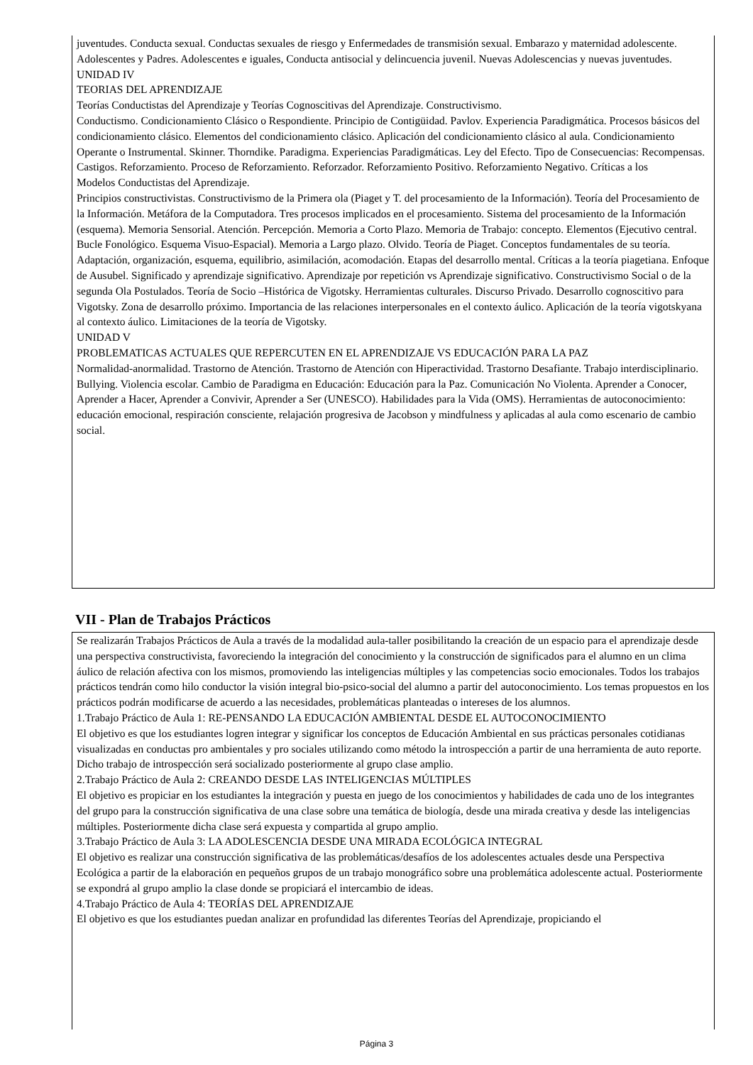juventudes. Conducta sexual. Conductas sexuales de riesgo y Enfermedades de transmisión sexual. Embarazo y maternidad adolescente. Adolescentes y Padres. Adolescentes e iguales, Conducta antisocial y delincuencia juvenil. Nuevas Adolescencias y nuevas juventudes.
UNIDAD IV
TEORIAS DEL APRENDIZAJE
Teorías Conductistas del Aprendizaje y Teorías Cognoscitivas del Aprendizaje. Constructivismo.
Conductismo. Condicionamiento Clásico o Respondiente. Principio de Contigüidad. Pavlov. Experiencia Paradigmática. Procesos básicos del condicionamiento clásico. Elementos del condicionamiento clásico. Aplicación del condicionamiento clásico al aula. Condicionamiento Operante o Instrumental. Skinner. Thorndike. Paradigma. Experiencias Paradigmáticas. Ley del Efecto. Tipo de Consecuencias: Recompensas. Castigos. Reforzamiento. Proceso de Reforzamiento. Reforzador. Reforzamiento Positivo. Reforzamiento Negativo. Críticas a los
Modelos Conductistas del Aprendizaje.
Principios constructivistas. Constructivismo de la Primera ola (Piaget y T. del procesamiento de la Información). Teoría del Procesamiento de la Información. Metáfora de la Computadora. Tres procesos implicados en el procesamiento. Sistema del procesamiento de la Información (esquema). Memoria Sensorial. Atención. Percepción. Memoria a Corto Plazo. Memoria de Trabajo: concepto. Elementos (Ejecutivo central. Bucle Fonológico. Esquema Visuo-Espacial). Memoria a Largo plazo. Olvido. Teoría de Piaget. Conceptos fundamentales de su teoría. Adaptación, organización, esquema, equilibrio, asimilación, acomodación. Etapas del desarrollo mental. Críticas a la teoría piagetiana. Enfoque de Ausubel. Significado y aprendizaje significativo. Aprendizaje por repetición vs Aprendizaje significativo. Constructivismo Social o de la segunda Ola Postulados. Teoría de Socio –Histórica de Vigotsky. Herramientas culturales. Discurso Privado. Desarrollo cognoscitivo para Vigotsky. Zona de desarrollo próximo. Importancia de las relaciones interpersonales en el contexto áulico. Aplicación de la teoría vigotskyana al contexto áulico. Limitaciones de la teoría de Vigotsky.
UNIDAD V
PROBLEMATICAS ACTUALES QUE REPERCUTEN EN EL APRENDIZAJE VS EDUCACIÓN PARA LA PAZ
Normalidad-anormalidad. Trastorno de Atención. Trastorno de Atención con Hiperactividad. Trastorno Desafiante. Trabajo interdisciplinario. Bullying. Violencia escolar. Cambio de Paradigma en Educación: Educación para la Paz. Comunicación No Violenta. Aprender a Conocer, Aprender a Hacer, Aprender a Convivir, Aprender a Ser (UNESCO). Habilidades para la Vida (OMS). Herramientas de autoconocimiento: educación emocional, respiración consciente, relajación progresiva de Jacobson y mindfulness y aplicadas al aula como escenario de cambio social.
VII - Plan de Trabajos Prácticos
Se realizarán Trabajos Prácticos de Aula a través de la modalidad aula-taller posibilitando la creación de un espacio para el aprendizaje desde una perspectiva constructivista, favoreciendo la integración del conocimiento y la construcción de significados para el alumno en un clima áulico de relación afectiva con los mismos, promoviendo las inteligencias múltiples y las competencias socio emocionales. Todos los trabajos prácticos tendrán como hilo conductor la visión integral bio-psico-social del alumno a partir del autoconocimiento. Los temas propuestos en los prácticos podrán modificarse de acuerdo a las necesidades, problemáticas planteadas o intereses de los alumnos.
1.Trabajo Práctico de Aula 1: RE-PENSANDO LA EDUCACIÓN AMBIENTAL DESDE EL AUTOCONOCIMIENTO
El objetivo es que los estudiantes logren integrar y significar los conceptos de Educación Ambiental en sus prácticas personales cotidianas visualizadas en conductas pro ambientales y pro sociales utilizando como método la introspección a partir de una herramienta de auto reporte. Dicho trabajo de introspección será socializado posteriormente al grupo clase amplio.
2.Trabajo Práctico de Aula 2: CREANDO DESDE LAS INTELIGENCIAS MÚLTIPLES
El objetivo es propiciar en los estudiantes la integración y puesta en juego de los conocimientos y habilidades de cada uno de los integrantes del grupo para la construcción significativa de una clase sobre una temática de biología, desde una mirada creativa y desde las inteligencias múltiples. Posteriormente dicha clase será expuesta y compartida al grupo amplio.
3.Trabajo Práctico de Aula 3: LA ADOLESCENCIA DESDE UNA MIRADA ECOLÓGICA INTEGRAL
El objetivo es realizar una construcción significativa de las problemáticas/desafíos de los adolescentes actuales desde una Perspectiva Ecológica a partir de la elaboración en pequeños grupos de un trabajo monográfico sobre una problemática adolescente actual. Posteriormente se expondrá al grupo amplio la clase donde se propiciará el intercambio de ideas.
4.Trabajo Práctico de Aula 4: TEORÍAS DEL APRENDIZAJE
El objetivo es que los estudiantes puedan analizar en profundidad las diferentes Teorías del Aprendizaje, propiciando el
Página 3